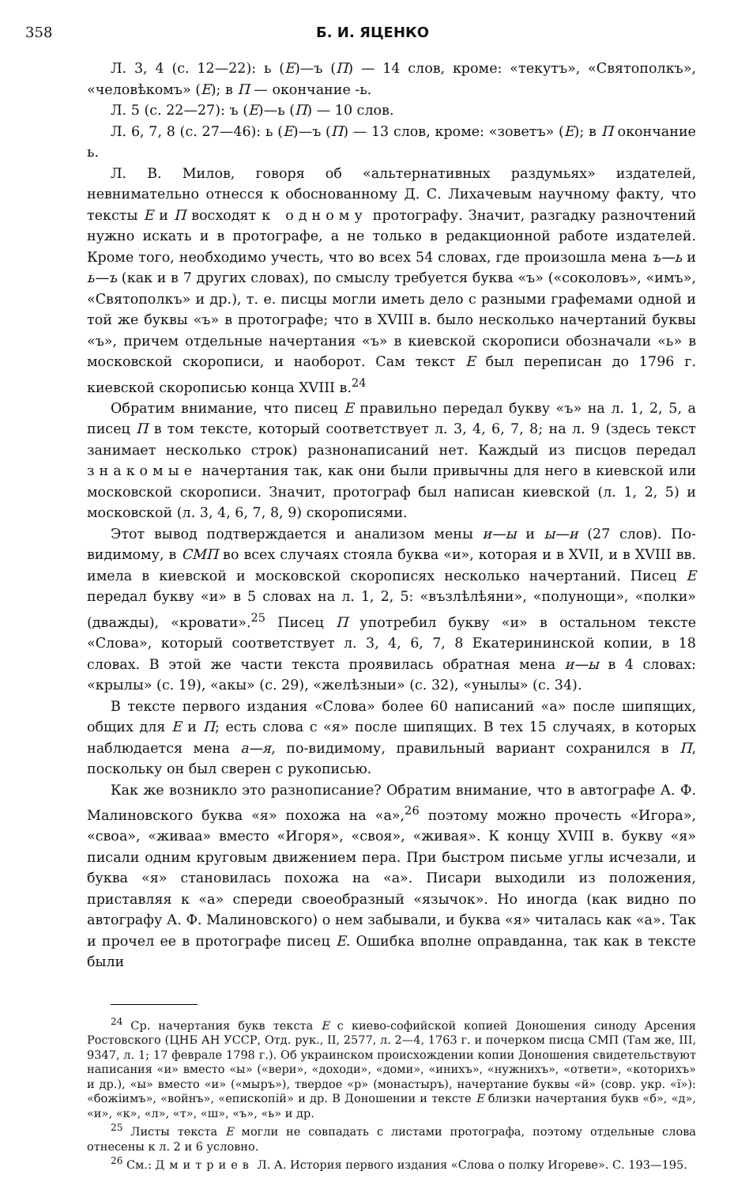358 Б. И. ЯЦЕНКО
Л. 3, 4 (с. 12—22): ь (Е)—ъ (П) — 14 слов, кроме: «текутъ», «Святополкъ», «человѣкомъ» (Е); в П — окончание -ь.
Л. 5 (с. 22—27): ъ (Е)—ь (П) — 10 слов.
Л. 6, 7, 8 (с. 27—46): ь (Е)—ъ (П) — 13 слов, кроме: «зоветъ» (Е); в П окончание ь.
Л. В. Милов, говоря об «альтернативных раздумьях» издателей, невнимательно отнесся к обоснованному Д. С. Лихачевым научному факту, что тексты Е и П восходят к одному протографу. Значит, разгадку разночтений нужно искать и в протографе, а не только в редакционной работе издателей. Кроме того, необходимо учесть, что во всех 54 словах, где произошла мена ъ—ь и ь—ъ (как и в 7 других словах), по смыслу требуется буква «ъ» («соколовъ», «имъ», «Святополкъ» и др.), т. е. писцы могли иметь дело с разными графемами одной и той же буквы «ъ» в протографе; что в XVIII в. было несколько начертаний буквы «ъ», причем отдельные начертания «ъ» в киевской скорописи обозначали «ь» в московской скорописи, и наоборот. Сам текст Е был переписан до 1796 г. киевской скорописью конца XVIII в.<sup>24</sup>
Обратим внимание, что писец Е правильно передал букву «ъ» на л. 1, 2, 5, а писец П в том тексте, который соответствует л. 3, 4, 6, 7, 8; на л. 9 (здесь текст занимает несколько строк) разнонаписаний нет. Каждый из писцов передал знакомые начертания так, как они были привычны для него в киевской или московской скорописи. Значит, протограф был написан киевской (л. 1, 2, 5) и московской (л. 3, 4, 6, 7, 8, 9) скорописями.
Этот вывод подтверждается и анализом мены и—ы и ы—и (27 слов). По-видимому, в СМП во всех случаях стояла буква «и», которая и в XVII, и в XVIII вв. имела в киевской и московской скорописях несколько начертаний. Писец Е передал букву «и» в 5 словах на л. 1, 2, 5: «възлѣлѣяни», «полунощи», «полки» (дважды), «кровати».<sup>25</sup> Писец П употребил букву «и» в остальном тексте «Слова», который соответствует л. 3, 4, 6, 7, 8 Екатерининской копии, в 18 словах. В этой же части текста проявилась обратная мена и—ы в 4 словах: «крылы» (с. 19), «акы» (с. 29), «желѣзныи» (с. 32), «унылы» (с. 34).
В тексте первого издания «Слова» более 60 написаний «а» после шипящих, общих для Е и П; есть слова с «я» после шипящих. В тех 15 случаях, в которых наблюдается мена а—я, по-видимому, правильный вариант сохранился в П, поскольку он был сверен с рукописью.
Как же возникло это разнописание? Обратим внимание, что в автографе А. Ф. Малиновского буква «я» похожа на «а»,<sup>26</sup> поэтому можно прочесть «Игора», «своа», «живаа» вместо «Игоря», «своя», «живая». К концу XVIII в. букву «я» писали одним круговым движением пера. При быстром письме углы исчезали, и буква «я» становилась похожа на «а». Писари выходили из положения, приставляя к «а» спереди своеобразный «язычок». Но иногда (как видно по автографу А. Ф. Малиновского) о нем забывали, и буква «я» читалась как «а». Так и прочел ее в протографе писец Е. Ошибка вполне оправданна, так как в тексте были
<sup>24</sup> Ср. начертания букв текста Е с киево-софийской копией Доношения синоду Арсения Ростовского (ЦНБ АН УССР, Отд. рук., II, 2577, л. 2—4, 1763 г. и почерком писца СМП (Там же, III, 9347, л. 1; 17 феврале 1798 г.). Об украинском происхождении копии Доношения свидетельствуют написания «и» вместо «ы» («вери», «доходи», «доми», «инихъ», «нужнихъ», «ответи», «которихъ» и др.), «ы» вместо «и» («мыръ»), твердое «р» (монастыръ), начертание буквы «й» (совр. укр. «ї»): «божiимъ», «войнъ», «епископiй» и др. В Доношении и тексте Е близки начертания букв «б», «д», «и», «к», «л», «т», «ш», «ъ», «ь» и др.
<sup>25</sup> Листы текста Е могли не совпадать с листами протографа, поэтому отдельные слова отнесены к л. 2 и 6 условно.
<sup>26</sup> См.: Дмитриев Л. А. История первого издания «Слова о полку Игореве». С. 193—195.